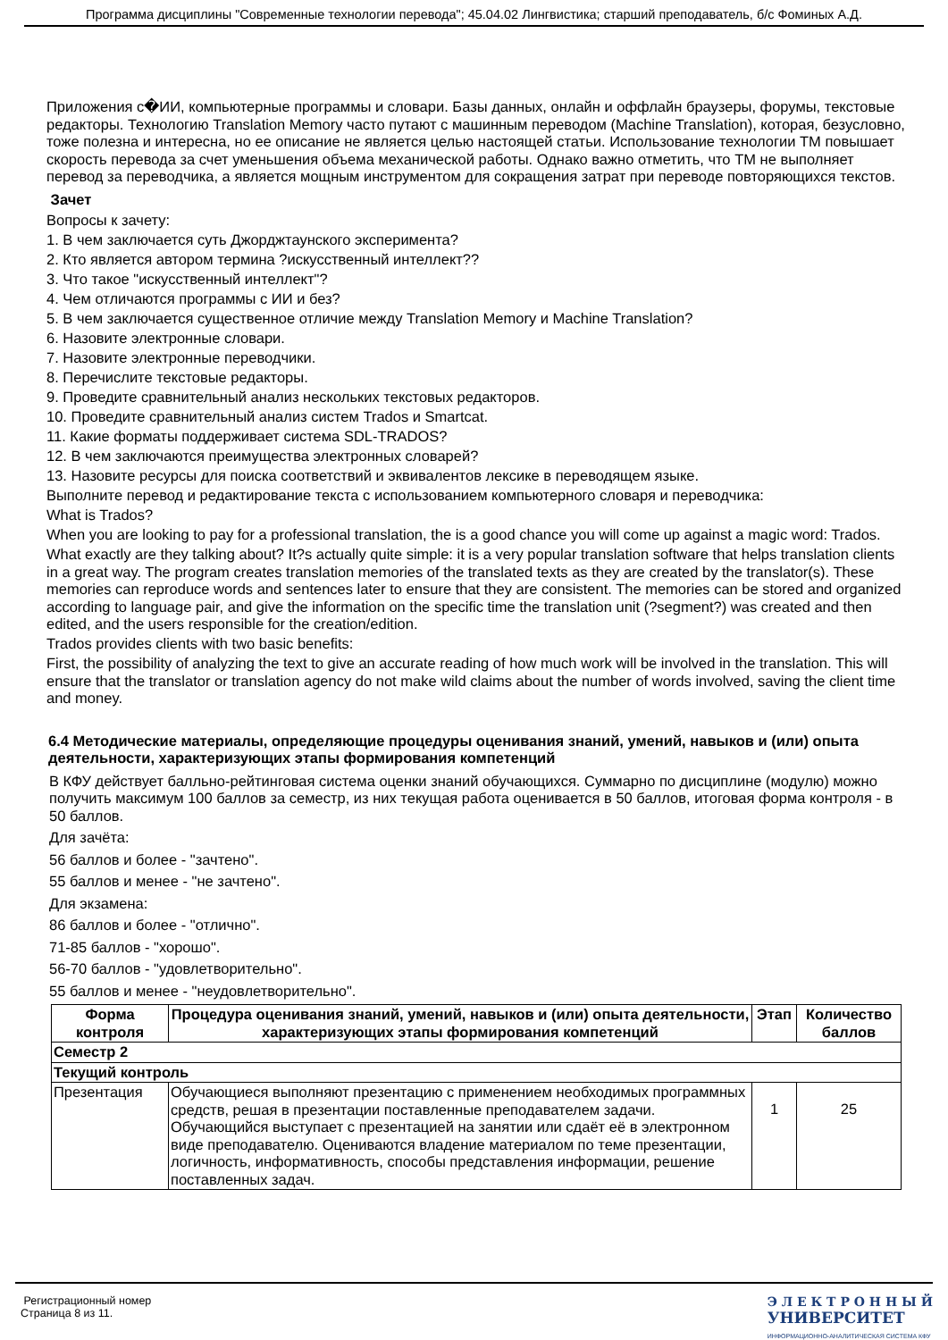Программа дисциплины "Современные технологии перевода"; 45.04.02 Лингвистика; старший преподаватель, б/с Фоминых А.Д.
Приложения с�ИИ, компьютерные программы и словари. Базы данных, онлайн и оффлайн браузеры, форумы, текстовые редакторы. Технологию Translation Memory часто путают с машинным переводом (Machine Translation), которая, безусловно, тоже полезна и интересна, но ее описание не является целью настоящей статьи. Использование технологии TM повышает скорость перевода за счет уменьшения объема механической работы. Однако важно отметить, что TM не выполняет перевод за переводчика, а является мощным инструментом для сокращения затрат при переводе повторяющихся текстов.
Зачет
Вопросы к зачету:
1. В чем заключается суть Джорджтаунского эксперимента?
2. Кто является автором термина ?искусственный интеллект??
3. Что такое "искусственный интеллект"?
4. Чем отличаются программы с ИИ и без?
5. В чем заключается существенное отличие между Translation Memory и Machine Translation?
6. Назовите электронные словари.
7. Назовите электронные переводчики.
8. Перечислите текстовые редакторы.
9. Проведите сравнительный анализ нескольких текстовых редакторов.
10. Проведите сравнительный анализ систем Trados и Smartcat.
11. Какие форматы поддерживает система SDL-TRADOS?
12. В чем заключаются преимущества электронных словарей?
13. Назовите ресурсы для поиска соответствий и эквивалентов лексике в переводящем языке.
Выполните перевод и редактирование текста с использованием компьютерного словаря и переводчика:
What is Trados?
When you are looking to pay for a professional translation, the is a good chance you will come up against a magic word: Trados.
What exactly are they talking about? It?s actually quite simple: it is a very popular translation software that helps translation clients in a great way. The program creates translation memories of the translated texts as they are created by the translator(s). These memories can reproduce words and sentences later to ensure that they are consistent. The memories can be stored and organized according to language pair, and give the information on the specific time the translation unit (?segment?) was created and then edited, and the users responsible for the creation/edition.
Trados provides clients with two basic benefits:
First, the possibility of analyzing the text to give an accurate reading of how much work will be involved in the translation. This will ensure that the translator or translation agency do not make wild claims about the number of words involved, saving the client time and money.
6.4 Методические материалы, определяющие процедуры оценивания знаний, умений, навыков и (или) опыта деятельности, характеризующих этапы формирования компетенций
В КФУ действует балльно-рейтинговая система оценки знаний обучающихся. Суммарно по дисциплине (модулю) можно получить максимум 100 баллов за семестр, из них текущая работа оценивается в 50 баллов, итоговая форма контроля - в 50 баллов.
Для зачёта:
56 баллов и более - "зачтено".
55 баллов и менее - "не зачтено".
Для экзамена:
86 баллов и более - "отлично".
71-85 баллов - "хорошо".
56-70 баллов - "удовлетворительно".
55 баллов и менее - "неудовлетворительно".
| Форма контроля | Процедура оценивания знаний, умений, навыков и (или) опыта деятельности, характеризующих этапы формирования компетенций | Этап | Количество баллов |
| --- | --- | --- | --- |
| Семестр 2 | | | |
| Текущий контроль | | | |
| Презентация | Обучающиеся выполняют презентацию с применением необходимых программных средств, решая в презентации поставленные преподавателем задачи. Обучающийся выступает с презентацией на занятии или сдаёт её в электронном виде преподавателю. Оцениваются владение материалом по теме презентации, логичность, информативность, способы представления информации, решение поставленных задач. | 1 | 25 |
Регистрационный номер
Страница 8 из 11.
Э Л Е К Т Р О Н Н Ы Й
УНИВЕРСИТЕТ
ИНФОРМАЦИОННО-АНАЛИТИЧЕСКАЯ СИСТЕМА КФУ